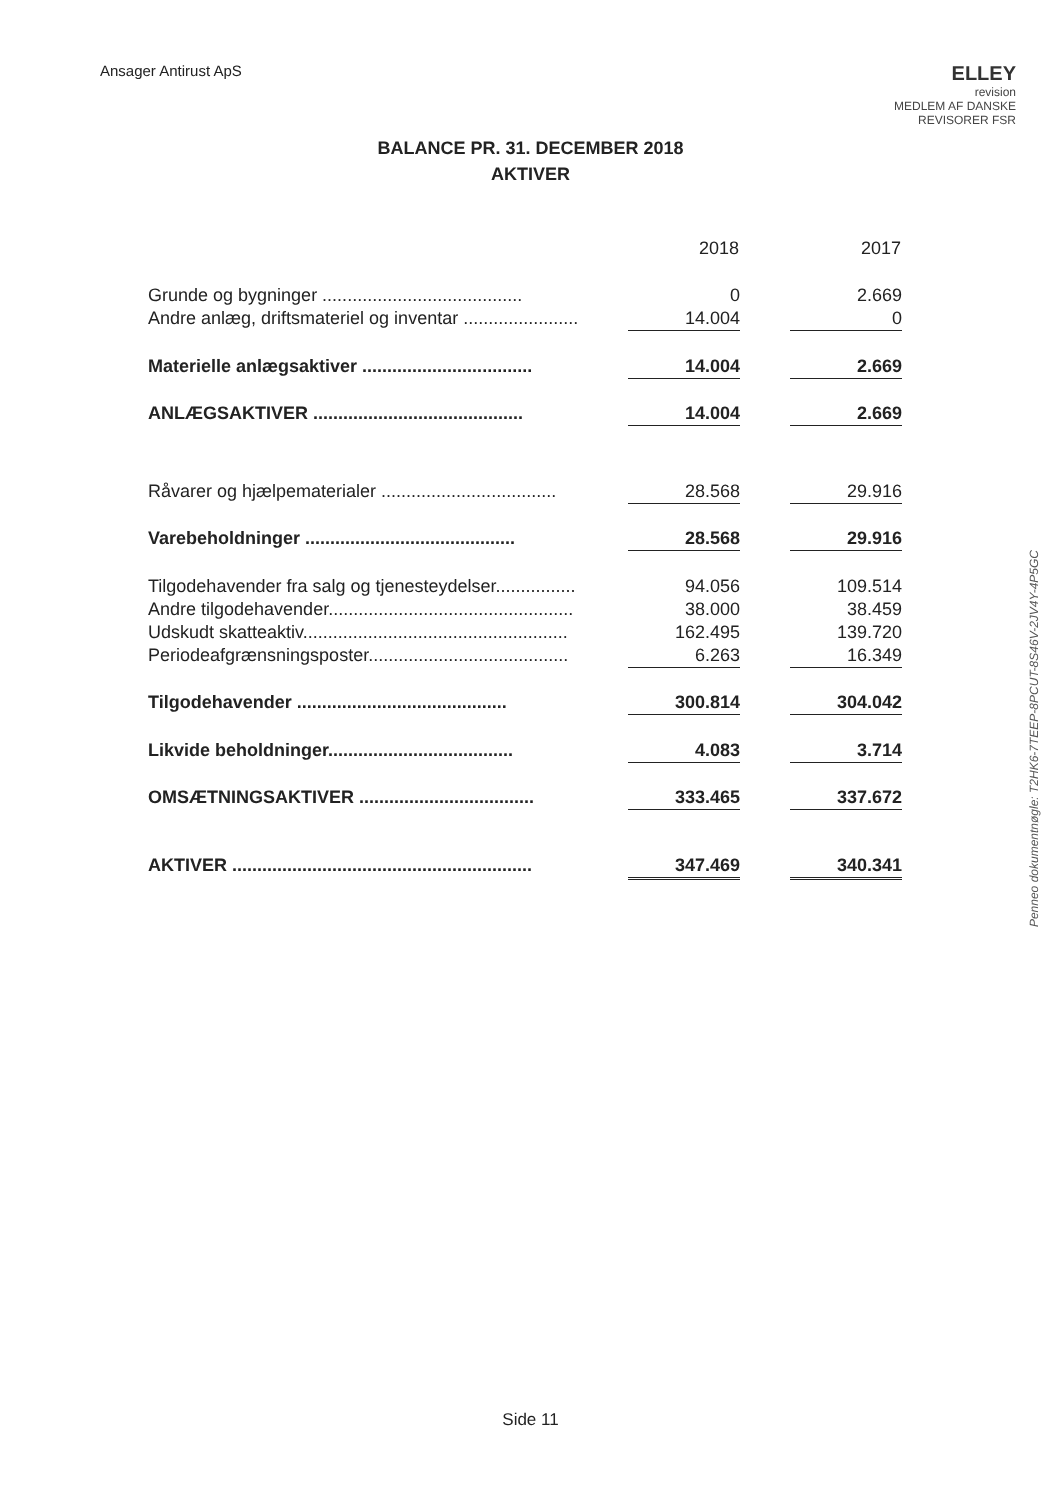Ansager Antirust ApS
ELLEY
revision
MEDLEM AF DANSKE REVISORER FSR
BALANCE PR. 31. DECEMBER 2018
AKTIVER
| | 2018 | | 2017 |
| Grunde og bygninger ........................................ | 0 | | 2.669 |
| Andre anlæg, driftsmateriel og inventar ....................... | 14.004 | | 0 |
| Materielle anlægsaktiver .................................. | 14.004 | | 2.669 |
| ANLÆGSAKTIVER .......................................... | 14.004 | | 2.669 |
| Råvarer og hjælpematerialer ................................... | 28.568 | | 29.916 |
| Varebeholdninger .......................................... | 28.568 | | 29.916 |
| Tilgodehavender fra salg og tjenesteydelser................ | 94.056 | | 109.514 |
| Andre tilgodehavender................................................. | 38.000 | | 38.459 |
| Udskudt skatteaktiv..................................................... | 162.495 | | 139.720 |
| Periodeafgrænsningsposter........................................ | 6.263 | | 16.349 |
| Tilgodehavender .......................................... | 300.814 | | 304.042 |
| Likvide beholdninger..................................... | 4.083 | | 3.714 |
| OMSÆTNINGSAKTIVER ................................... | 333.465 | | 337.672 |
| AKTIVER ............................................................ | 347.469 | | 340.341 |
Penneo dokumentnøgle: T2HK6-7TEEP-8PCUT-8S46V-2JV4Y-4P5GC
Side 11